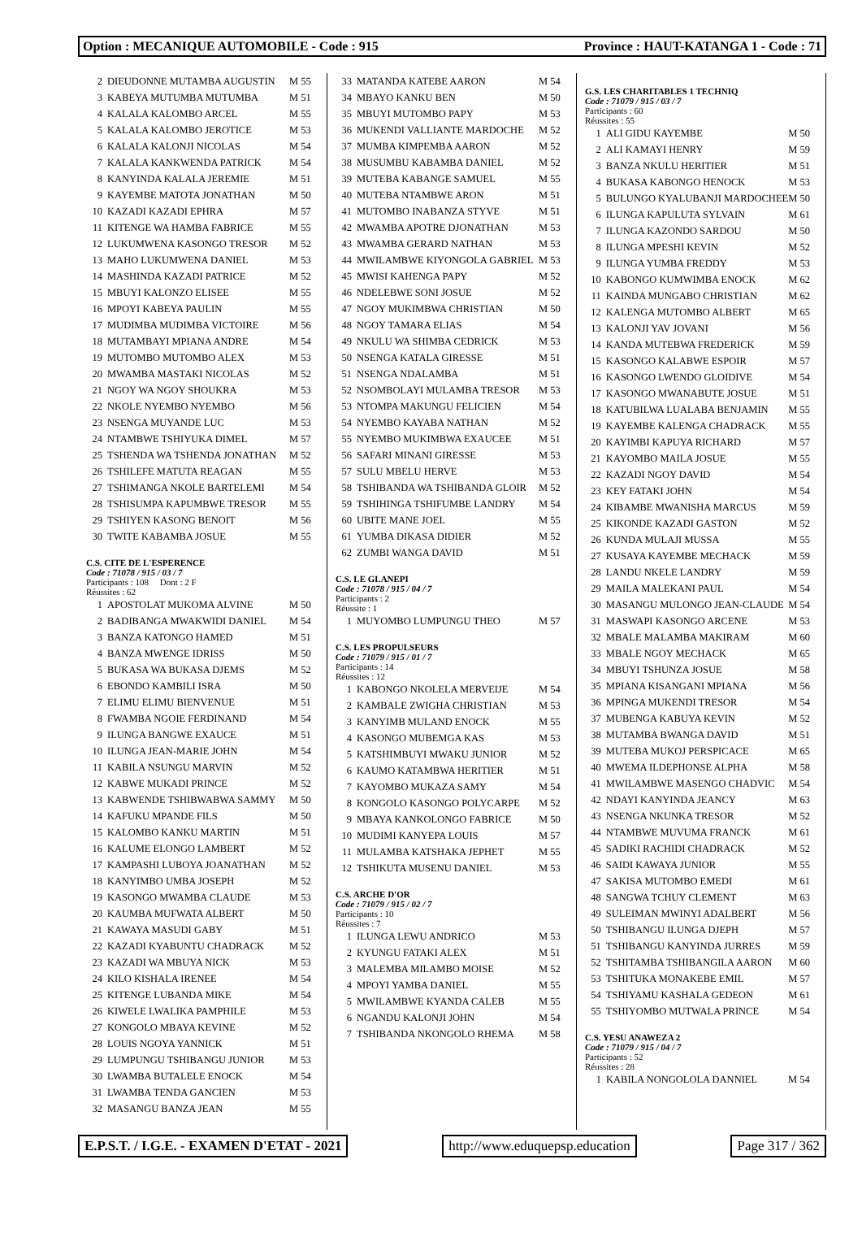Option : MECANIQUE AUTOMOBILE - Code : 915 Province : HAUT-KATANGA 1 - Code : 71
| 2 | DIEUDONNE MUTAMBA AUGUSTIN | M 55 |
| 3 | KABEYA MUTUMBA MUTUMBA | M 51 |
| 4 | KALALA KALOMBO ARCEL | M 55 |
| 5 | KALALA KALOMBO JEROTICE | M 53 |
| 6 | KALALA KALONJI NICOLAS | M 54 |
| 7 | KALALA KANKWENDA PATRICK | M 54 |
| 8 | KANYINDA KALALA JEREMIE | M 51 |
| 9 | KAYEMBE MATOTA JONATHAN | M 50 |
| 10 | KAZADI KAZADI EPHRA | M 57 |
| 11 | KITENGE WA HAMBA FABRICE | M 55 |
| 12 | LUKUMWENA KASONGO TRESOR | M 52 |
| 13 | MAHO LUKUMWENA DANIEL | M 53 |
| 14 | MASHINDA KAZADI PATRICE | M 52 |
| 15 | MBUYI KALONZO ELISEE | M 55 |
| 16 | MPOYI KABEYA PAULIN | M 55 |
| 17 | MUDIMBA MUDIMBA VICTOIRE | M 56 |
| 18 | MUTAMBAYI MPIANA ANDRE | M 54 |
| 19 | MUTOMBO MUTOMBO ALEX | M 53 |
| 20 | MWAMBA MASTAKI NICOLAS | M 52 |
| 21 | NGOY WA NGOY SHOUKRA | M 53 |
| 22 | NKOLE NYEMBO NYEMBO | M 56 |
| 23 | NSENGA MUYANDE LUC | M 53 |
| 24 | NTAMBWE TSHIYUKA DIMEL | M 57 |
| 25 | TSHENDA WA TSHENDA JONATHAN | M 52 |
| 26 | TSHILEFE MATUTA REAGAN | M 55 |
| 27 | TSHIMANGA NKOLE BARTELEMI | M 54 |
| 28 | TSHISUMPA KAPUMBWE TRESOR | M 55 |
| 29 | TSHIYEN KASONG BENOIT | M 56 |
| 30 | TWITE KABAMBA JOSUE | M 55 |
C.S. CITE DE L'ESPERENCE
Code : 71078 / 915 / 03 / 7
Participants : 108 Dont : 2 F
Réussites : 62
| 1 | APOSTOLAT MUKOMA ALVINE | M 50 |
| 2 | BADIBANGA MWAKWIDI DANIEL | M 54 |
| 3 | BANZA KATONGO HAMED | M 51 |
| 4 | BANZA MWENGE IDRISS | M 50 |
| 5 | BUKASA WA BUKASA DJEMS | M 52 |
| 6 | EBONDO KAMBILI ISRA | M 50 |
| 7 | ELIMU ELIMU BIENVENUE | M 51 |
| 8 | FWAMBA NGOIE FERDINAND | M 54 |
| 9 | ILUNGA BANGWE EXAUCE | M 51 |
| 10 | ILUNGA JEAN-MARIE JOHN | M 54 |
| 11 | KABILA NSUNGU MARVIN | M 52 |
| 12 | KABWE MUKADI PRINCE | M 52 |
| 13 | KABWENDE TSHIBWABWA SAMMY | M 50 |
| 14 | KAFUKU MPANDE FILS | M 50 |
| 15 | KALOMBO KANKU MARTIN | M 51 |
| 16 | KALUME ELONGO LAMBERT | M 52 |
| 17 | KAMPASHI LUBOYA JOANATHAN | M 52 |
| 18 | KANYIMBO UMBA JOSEPH | M 52 |
| 19 | KASONGO MWAMBA CLAUDE | M 53 |
| 20 | KAUMBA MUFWATA ALBERT | M 50 |
| 21 | KAWAYA MASUDI GABY | M 51 |
| 22 | KAZADI KYABUNTU CHADRACK | M 52 |
| 23 | KAZADI WA MBUYA NICK | M 53 |
| 24 | KILO KISHALA IRENEE | M 54 |
| 25 | KITENGE LUBANDA MIKE | M 54 |
| 26 | KIWELE LWALIKA PAMPHILE | M 53 |
| 27 | KONGOLO MBAYA KEVINE | M 52 |
| 28 | LOUIS NGOYA YANNICK | M 51 |
| 29 | LUMPUNGU TSHIBANGU JUNIOR | M 53 |
| 30 | LWAMBA BUTALELE ENOCK | M 54 |
| 31 | LWAMBA TENDA GANCIEN | M 53 |
| 32 | MASANGU BANZA JEAN | M 55 |
| 33 | MATANDA KATEBE AARON | M 54 |
| 34 | MBAYO KANKU BEN | M 50 |
| 35 | MBUYI MUTOMBO PAPY | M 53 |
| 36 | MUKENDI VALLIANTE MARDOCHE | M 52 |
| 37 | MUMBA KIMPEMBA AARON | M 52 |
| 38 | MUSUMBU KABAMBA DANIEL | M 52 |
| 39 | MUTEBA KABANGE SAMUEL | M 55 |
| 40 | MUTEBA NTAMBWE ARON | M 51 |
| 41 | MUTOMBO INABANZA STYVE | M 51 |
| 42 | MWAMBA APOTRE DJONATHAN | M 53 |
| 43 | MWAMBA GERARD NATHAN | M 53 |
| 44 | MWILAMBWE KIYONGOLA GABRIEL | M 53 |
| 45 | MWISI KAHENGA PAPY | M 52 |
| 46 | NDELEBWE SONI JOSUE | M 52 |
| 47 | NGOY MUKIMBWA CHRISTIAN | M 50 |
| 48 | NGOY TAMARA ELIAS | M 54 |
| 49 | NKULU WA SHIMBA CEDRICK | M 53 |
| 50 | NSENGA KATALA GIRESSE | M 51 |
| 51 | NSENGA NDALAMBA | M 51 |
| 52 | NSOMBOLAYI MULAMBA TRESOR | M 53 |
| 53 | NTOMPA MAKUNGU FELICIEN | M 54 |
| 54 | NYEMBO KAYABA NATHAN | M 52 |
| 55 | NYEMBO MUKIMBWA EXAUCEE | M 51 |
| 56 | SAFARI MINANI GIRESSE | M 53 |
| 57 | SULU MBELU HERVE | M 53 |
| 58 | TSHIBANDA WA TSHIBANDA GLOIR | M 52 |
| 59 | TSHIHINGA TSHIFUMBE LANDRY | M 54 |
| 60 | UBITE MANE JOEL | M 55 |
| 61 | YUMBA DIKASA DIDIER | M 52 |
| 62 | ZUMBI WANGA DAVID | M 51 |
C.S. LE GLANEPI
Code : 71078 / 915 / 04 / 7
Participants : 2
Réussite : 1
| 1 | MUYOMBO LUMPUNGU THEO | M 57 |
C.S. LES PROPULSEURS
Code : 71079 / 915 / 01 / 7
Participants : 14
Réussites : 12
| 1 | KABONGO NKOLELA MERVEIJE | M 54 |
| 2 | KAMBALE ZWIGHA CHRISTIAN | M 53 |
| 3 | KANYIMB MULAND ENOCK | M 55 |
| 4 | KASONGO MUBEMGA KAS | M 53 |
| 5 | KATSHIMBUYI MWAKU JUNIOR | M 52 |
| 6 | KAUMO KATAMBWA HERITIER | M 51 |
| 7 | KAYOMBO MUKAZA SAMY | M 54 |
| 8 | KONGOLO KASONGO POLYCARPE | M 52 |
| 9 | MBAYA KANKOLONGO FABRICE | M 50 |
| 10 | MUDIMI KANYEPA LOUIS | M 57 |
| 11 | MULAMBA KATSHAKA JEPHET | M 55 |
| 12 | TSHIKUTA MUSENU DANIEL | M 53 |
C.S. ARCHE D'OR
Code : 71079 / 915 / 02 / 7
Participants : 10
Réussites : 7
| 1 | ILUNGA LEWU ANDRICO | M 53 |
| 2 | KYUNGU FATAKI ALEX | M 51 |
| 3 | MALEMBA MILAMBO MOISE | M 52 |
| 4 | MPOYI YAMBA DANIEL | M 55 |
| 5 | MWILAMBWE KYANDA CALEB | M 55 |
| 6 | NGANDU KALONJI JOHN | M 54 |
| 7 | TSHIBANDA NKONGOLO RHEMA | M 58 |
G.S. LES CHARITABLES 1 TECHNIQ
Code : 71079 / 915 / 03 / 7
Participants : 60
Réussites : 55
| 1 | ALI GIDU KAYEMBE | M 50 |
| 2 | ALI KAMAYI HENRY | M 59 |
| 3 | BANZA NKULU HERITIER | M 51 |
| 4 | BUKASA KABONGO HENOCK | M 53 |
| 5 | BULUNGO KYALUBANJI MARDOCHEE | M 50 |
| 6 | ILUNGA KAPULUTA SYLVAIN | M 61 |
| 7 | ILUNGA KAZONDO SARDOU | M 50 |
| 8 | ILUNGA MPESHI KEVIN | M 52 |
| 9 | ILUNGA YUMBA FREDDY | M 53 |
| 10 | KABONGO KUMWIMBA ENOCK | M 62 |
| 11 | KAINDA MUNGABO CHRISTIAN | M 62 |
| 12 | KALENGA MUTOMBO ALBERT | M 65 |
| 13 | KALONJI YAV JOVANI | M 56 |
| 14 | KANDA MUTEBWA FREDERICK | M 59 |
| 15 | KASONGO KALABWE ESPOIR | M 57 |
| 16 | KASONGO LWENDO GLOIDIVE | M 54 |
| 17 | KASONGO MWANABUTE JOSUE | M 51 |
| 18 | KATUBILWA LUALABA BENJAMIN | M 55 |
| 19 | KAYEMBE KALENGA CHADRACK | M 55 |
| 20 | KAYIMBI KAPUYA RICHARD | M 57 |
| 21 | KAYOMBO MAILA JOSUE | M 55 |
| 22 | KAZADI NGOY DAVID | M 54 |
| 23 | KEY FATAKI JOHN | M 54 |
| 24 | KIBAMBE MWANISHA MARCUS | M 59 |
| 25 | KIKONDE KAZADI GASTON | M 52 |
| 26 | KUNDA MULAJI MUSSA | M 55 |
| 27 | KUSAYA KAYEMBE MECHACK | M 59 |
| 28 | LANDU NKELE LANDRY | M 59 |
| 29 | MAILA MALEKANI PAUL | M 54 |
| 30 | MASANGU MULONGO JEAN-CLAUDE | M 54 |
| 31 | MASWAPI KASONGO ARCENE | M 53 |
| 32 | MBALE MALAMBA MAKIRAM | M 60 |
| 33 | MBALE NGOY MECHACK | M 65 |
| 34 | MBUYI TSHUNZA JOSUE | M 58 |
| 35 | MPIANA KISANGANI MPIANA | M 56 |
| 36 | MPINGA MUKENDI TRESOR | M 54 |
| 37 | MUBENGA KABUYA KEVIN | M 52 |
| 38 | MUTAMBA BWANGA DAVID | M 51 |
| 39 | MUTEBA MUKOJ PERSPICACE | M 65 |
| 40 | MWEMA ILDEPHONSE ALPHA | M 58 |
| 41 | MWILAMBWE MASENGO CHADVIC | M 54 |
| 42 | NDAYI KANYINDA JEANCY | M 63 |
| 43 | NSENGA NKUNKA TRESOR | M 52 |
| 44 | NTAMBWE MUVUMA FRANCK | M 61 |
| 45 | SADIKI RACHIDI CHADRACK | M 52 |
| 46 | SAIDI KAWAYA JUNIOR | M 55 |
| 47 | SAKISA MUTOMBO EMEDI | M 61 |
| 48 | SANGWA TCHUY CLEMENT | M 63 |
| 49 | SULEIMAN MWINYI ADALBERT | M 56 |
| 50 | TSHIBANGU ILUNGA DJEPH | M 57 |
| 51 | TSHIBANGU KANYINDA JURRES | M 59 |
| 52 | TSHITAMBA TSHIBANGILA AARON | M 60 |
| 53 | TSHITUKA MONAKEBE EMIL | M 57 |
| 54 | TSHIYAMU KASHALA GEDEON | M 61 |
| 55 | TSHIYOMBO MUTWALA PRINCE | M 54 |
C.S. YESU ANAWEZA 2
Code : 71079 / 915 / 04 / 7
Participants : 52
Réussites : 28
| 1 | KABILA NONGOLOLA DANNIEL | M 54 |
E.P.S.T. / I.G.E. - EXAMEN D'ETAT - 2021
http://www.eduquepsp.education Page 317 / 362